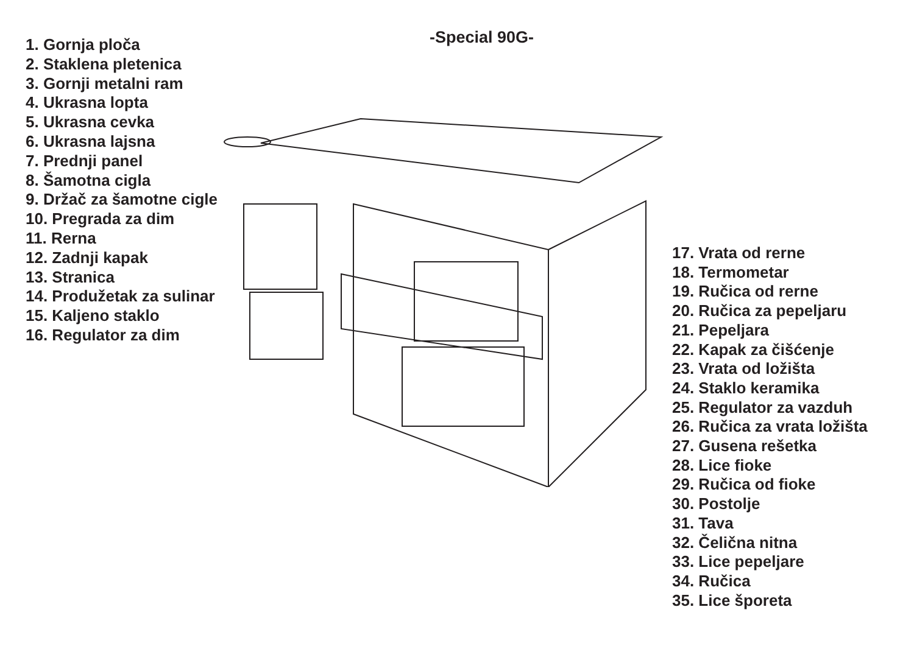-Special 90G-
1. Gornja ploča
2. Staklena pletenica
3. Gornji metalni ram
4. Ukrasna lopta
5. Ukrasna cevka
6. Ukrasna lajsna
7. Prednji panel
8. Šamotna cigla
9. Držač za šamotne cigle
10. Pregrada za dim
11. Rerna
12. Zadnji kapak
13. Stranica
14. Produžetak za sulinar
15. Kaljeno staklo
16. Regulator za dim
17. Vrata od rerne
18. Termometar
19. Ručica od rerne
20. Ručica za pepeljaru
21. Pepeljara
22. Kapak za čišćenje
23. Vrata od ložišta
24. Staklo keramika
25. Regulator za vazduh
26. Ručica za vrata ložišta
27. Gusena rešetka
28. Lice fioke
29. Ručica od fioke
30. Postolje
31. Tava
32. Čelična nitna
33. Lice pepeljare
34. Ručica
35. Lice šporeta